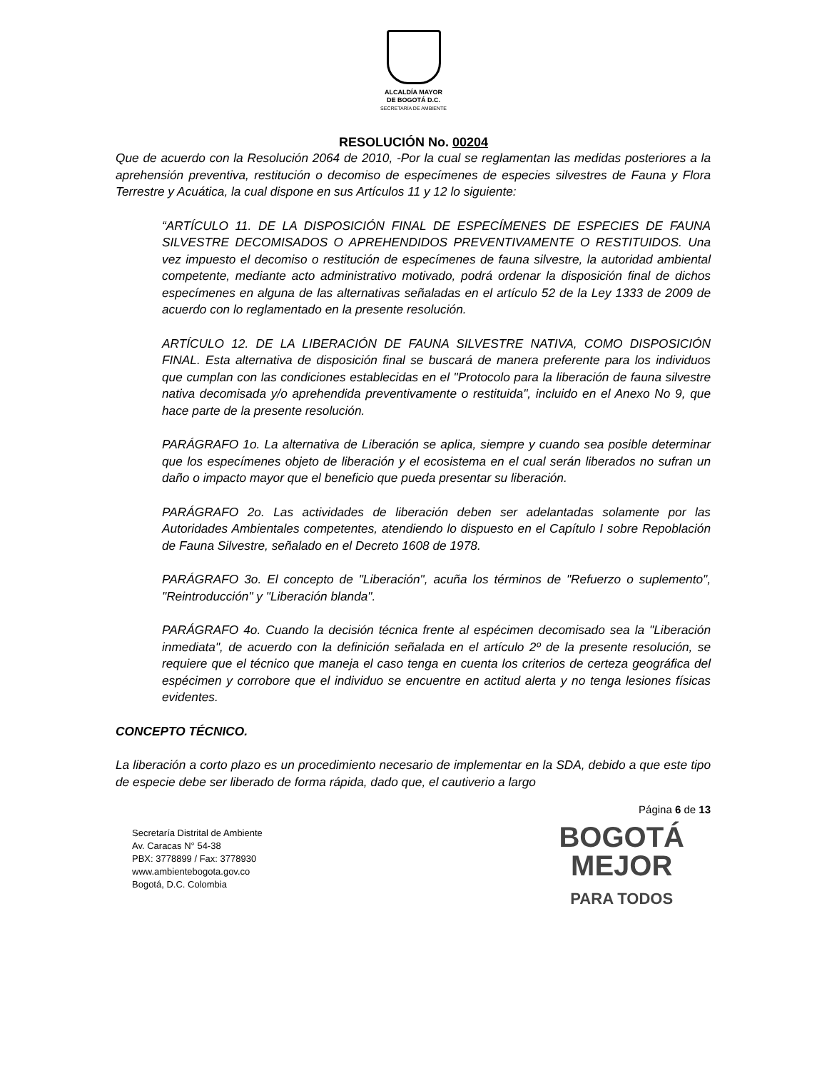ALCALDÍA MAYOR
DE BOGOTÁ D.C.
SECRETARÍA DE AMBIENTE
RESOLUCIÓN No. 00204
Que de acuerdo con la Resolución 2064 de 2010, -Por la cual se reglamentan las medidas posteriores a la aprehensión preventiva, restitución o decomiso de especímenes de especies silvestres de Fauna y Flora Terrestre y Acuática, la cual dispone en sus Artículos 11 y 12 lo siguiente:
“ARTÍCULO 11. DE LA DISPOSICIÓN FINAL DE ESPECÍMENES DE ESPECIES DE FAUNA SILVESTRE DECOMISADOS O APREHENDIDOS PREVENTIVAMENTE O RESTITUIDOS. Una vez impuesto el decomiso o restitución de especímenes de fauna silvestre, la autoridad ambiental competente, mediante acto administrativo motivado, podrá ordenar la disposición final de dichos especímenes en alguna de las alternativas señaladas en el artículo 52 de la Ley 1333 de 2009 de acuerdo con lo reglamentado en la presente resolución.
ARTÍCULO 12. DE LA LIBERACIÓN DE FAUNA SILVESTRE NATIVA, COMO DISPOSICIÓN FINAL. Esta alternativa de disposición final se buscará de manera preferente para los individuos que cumplan con las condiciones establecidas en el "Protocolo para la liberación de fauna silvestre nativa decomisada y/o aprehendida preventivamente o restituida", incluido en el Anexo No 9, que hace parte de la presente resolución.
PARÁGRAFO 1o. La alternativa de Liberación se aplica, siempre y cuando sea posible determinar que los especímenes objeto de liberación y el ecosistema en el cual serán liberados no sufran un daño o impacto mayor que el beneficio que pueda presentar su liberación.
PARÁGRAFO 2o. Las actividades de liberación deben ser adelantadas solamente por las Autoridades Ambientales competentes, atendiendo lo dispuesto en el Capítulo I sobre Repoblación de Fauna Silvestre, señalado en el Decreto 1608 de 1978.
PARÁGRAFO 3o. El concepto de "Liberación", acuña los términos de "Refuerzo o suplemento", "Reintroducción" y "Liberación blanda".
PARÁGRAFO 4o. Cuando la decisión técnica frente al espécimen decomisado sea la "Liberación inmediata", de acuerdo con la definición señalada en el artículo 2º de la presente resolución, se requiere que el técnico que maneja el caso tenga en cuenta los criterios de certeza geográfica del espécimen y corrobore que el individuo se encuentre en actitud alerta y no tenga lesiones físicas evidentes.
CONCEPTO TÉCNICO.
La liberación a corto plazo es un procedimiento necesario de implementar en la SDA, debido a que este tipo de especie debe ser liberado de forma rápida, dado que, el cautiverio a largo
Página 6 de 13
Secretaría Distrital de Ambiente
Av. Caracas N° 54-38
PBX: 3778899 / Fax: 3778930
www.ambientebogota.gov.co
Bogotá, D.C. Colombia
BOGOTÁ
MEJOR
PARA TODOS